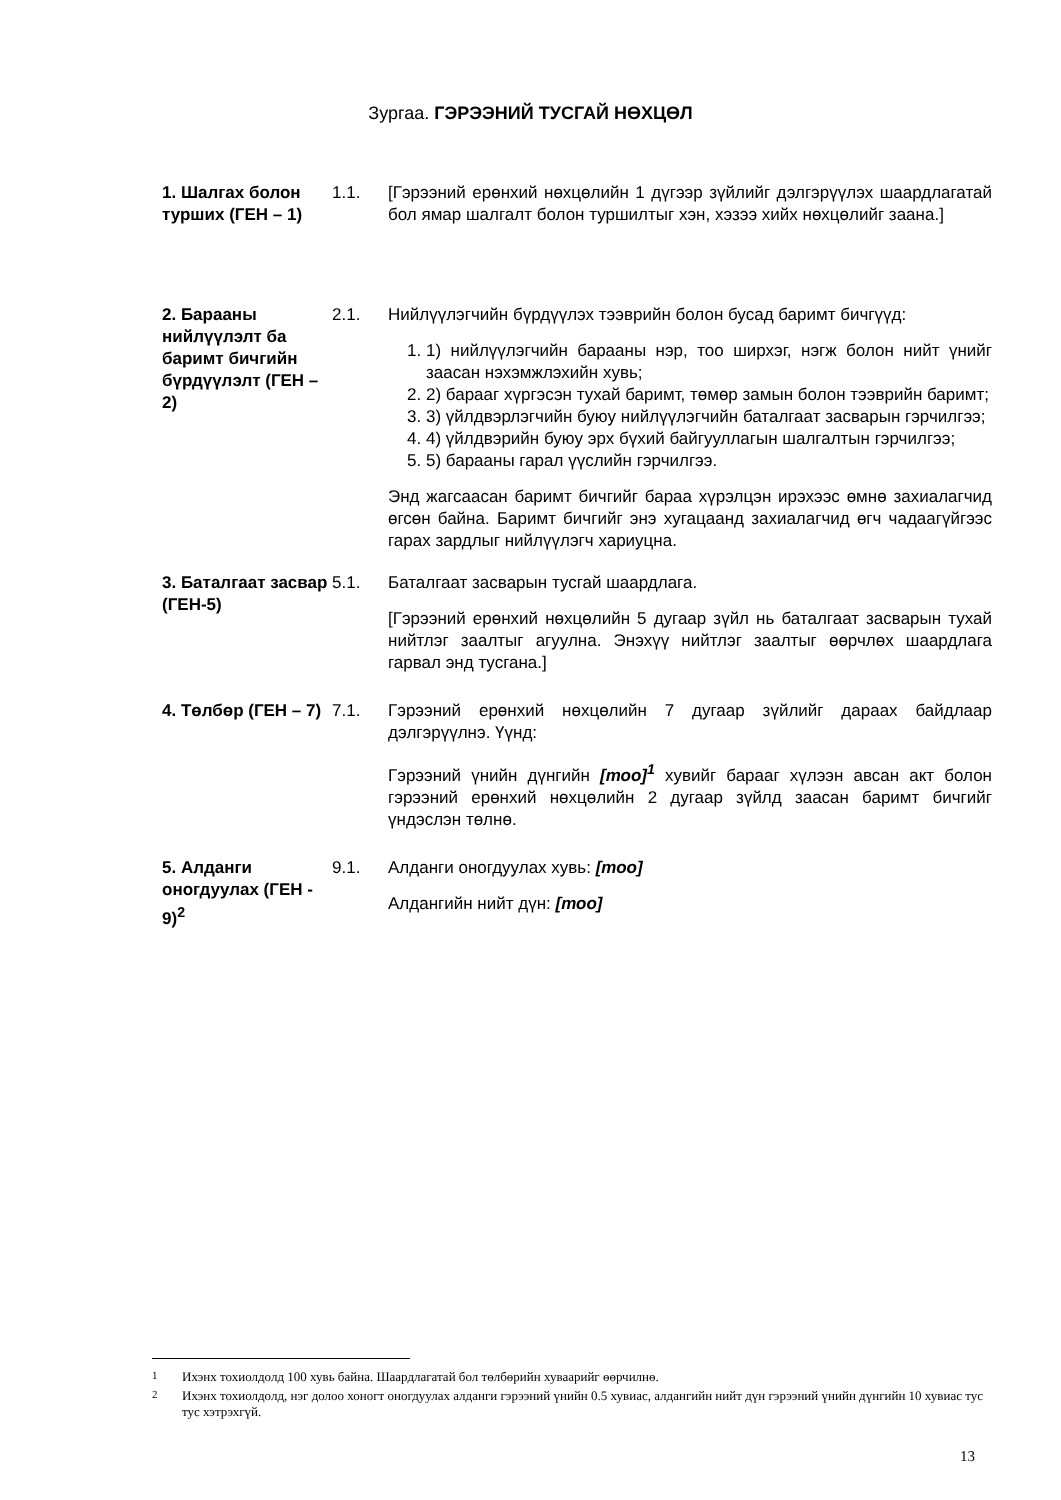Зургаа. ГЭРЭЭНИЙ ТУСГАЙ НӨХЦӨЛ
1. Шалгах болон турших (ГЕН – 1)
1.1. [Гэрээний ерөнхий нөхцөлийн 1 дүгээр зүйлийг дэлгэрүүлэх шаардлагатай бол ямар шалгалт болон туршилтыг хэн, хэзээ хийх нөхцөлийг заана.]
2. Барааны нийлүүлэлт ба баримт бичгийн бүрдүүлэлт (ГЕН – 2)
2.1. Нийлүүлэгчийн бүрдүүлэх тээврийн болон бусад баримт бичгүүд:
1. 1) нийлүүлэгчийн барааны нэр, тоо ширхэг, нэгж болон нийт үнийг заасан нэхэмжлэхийн хувь;
2. 2) барааг хүргэсэн тухай баримт, төмөр замын болон тээврийн баримт;
3. 3) үйлдвэрлэгчийн буюу нийлүүлэгчийн баталгаат засварын гэрчилгээ;
4. 4) үйлдвэрийн буюу эрх бүхий байгууллагын шалгалтын гэрчилгээ;
5. 5) барааны гарал үүслийн гэрчилгээ.
Энд жагсаасан баримт бичгийг бараа хүрэлцэн ирэхээс өмнө захиалагчид өгсөн байна. Баримт бичгийг энэ хугацаанд захиалагчид өгч чадаагүйгээс гарах зардлыг нийлүүлэгч хариуцна.
3. Баталгаат засвар (ГЕН-5)
5.1. Баталгаат засварын тусгай шаардлага.
[Гэрээний ерөнхий нөхцөлийн 5 дугаар зүйл нь баталгаат засварын тухай нийтлэг заалтыг агуулна. Энэхүү нийтлэг заалтыг өөрчлөх шаардлага гарвал энд тусгана.]
4. Төлбөр (ГЕН – 7)
7.1. Гэрээний ерөнхий нөхцөлийн 7 дугаар зүйлийг дараах байдлаар дэлгэрүүлнэ. Үүнд:
Гэрээний үнийн дүнгийн [тоо]<sup>1</sup> хувийг барааг хүлээн авсан акт болон гэрээний ерөнхий нөхцөлийн 2 дугаар зүйлд заасан баримт бичгийг үндэслэн төлнө.
5. Алданги оногдуулах (ГЕН - 9)<sup>2</sup>
9.1. Алданги оногдуулах хувь: [тоо]
Алдангийн нийт дүн: [тоо]
<sup>1</sup> Ихэнх тохиолдолд 100 хувь байна. Шаардлагатай бол төлбөрийн хуваарийг өөрчилнө.
<sup>2</sup> Ихэнх тохиолдолд, нэг долоо хоногт оногдуулах алданги гэрээний үнийн 0.5 хувиас, алдангийн нийт дүн гэрээний үнийн дүнгийн 10 хувиас тус тус хэтрэхгүй.
13